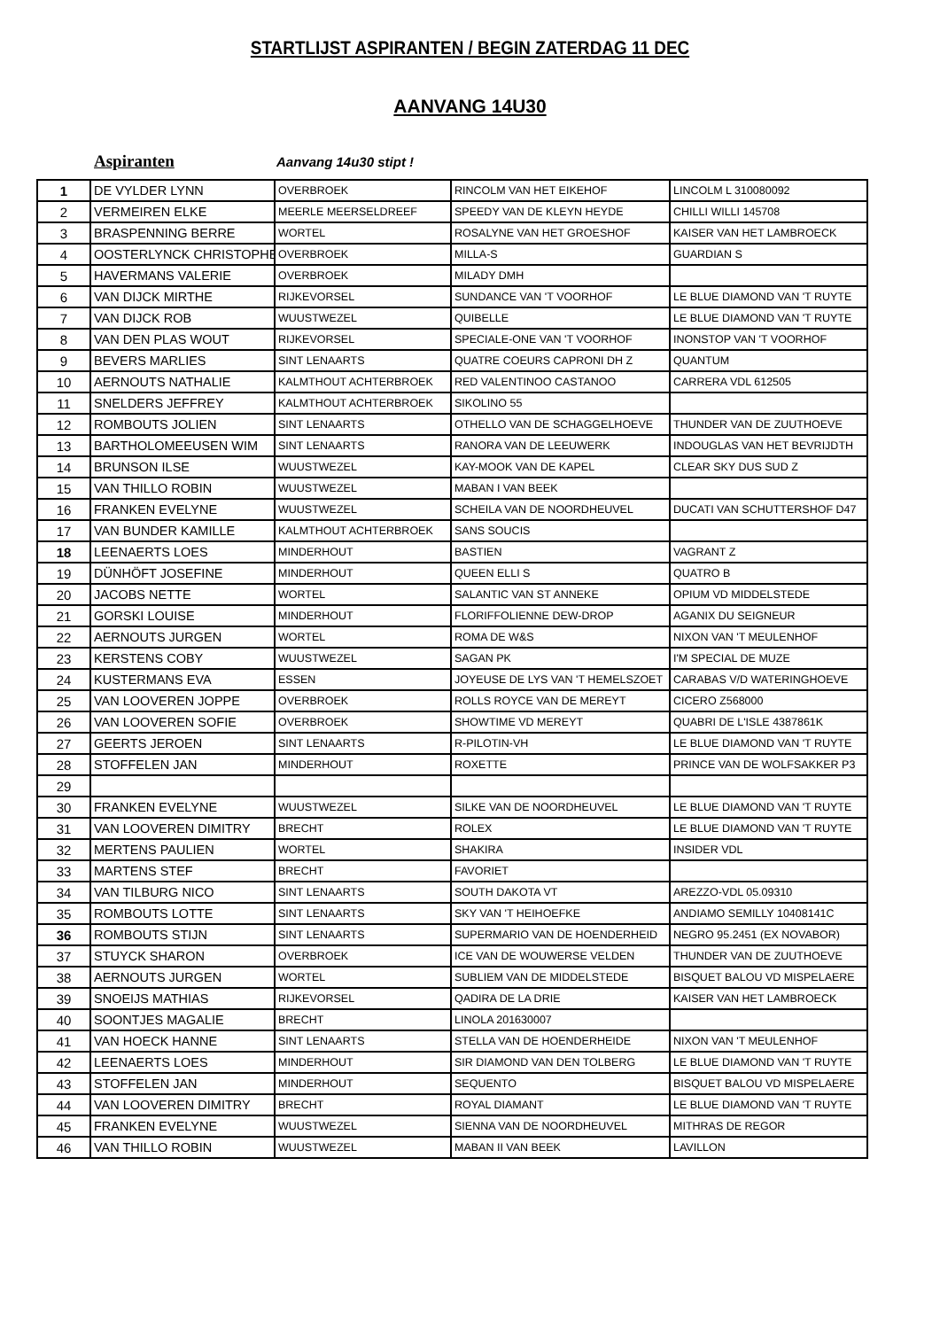STARTLIJST ASPIRANTEN / BEGIN ZATERDAG 11 DEC
AANVANG 14U30
Aspiranten Aanvang 14u30 stipt !
| 1 | DE VYLDER LYNN | OVERBROEK | RINCOLM VAN HET EIKEHOF | LINCOLM L 310080092 |
| 2 | VERMEIREN ELKE | MEERLE MEERSELDREEF | SPEEDY VAN DE KLEYN HEYDE | CHILLI WILLI 145708 |
| 3 | BRASPENNING BERRE | WORTEL | ROSALYNE VAN HET GROESHOF | KAISER VAN HET LAMBROECK |
| 4 | OOSTERLYNCK CHRISTOPHE | OVERBROEK | MILLA-S | GUARDIAN S |
| 5 | HAVERMANS VALERIE | OVERBROEK | MILADY DMH | |
| 6 | VAN DIJCK MIRTHE | RIJKEVORSEL | SUNDANCE VAN 'T VOORHOF | LE BLUE DIAMOND VAN 'T RUYTE |
| 7 | VAN DIJCK ROB | WUUSTWEZEL | QUIBELLE | LE BLUE DIAMOND VAN 'T RUYTE |
| 8 | VAN DEN PLAS WOUT | RIJKEVORSEL | SPECIALE-ONE VAN 'T VOORHOF | INONSTOP VAN 'T VOORHOF |
| 9 | BEVERS MARLIES | SINT LENAARTS | QUATRE COEURS CAPRONI DH Z | QUANTUM |
| 10 | AERNOUTS NATHALIE | KALMTHOUT ACHTERBROEK | RED VALENTINOO CASTANOO | CARRERA VDL 612505 |
| 11 | SNELDERS JEFFREY | KALMTHOUT ACHTERBROEK | SIKOLINO 55 | |
| 12 | ROMBOUTS JOLIEN | SINT LENAARTS | OTHELLO VAN DE SCHAGGELHOEVE | THUNDER VAN DE ZUUTHOEVE |
| 13 | BARTHOLOMEEUSEN WIM | SINT LENAARTS | RANORA VAN DE LEEUWERK | INDOUGLAS VAN HET BEVRIJDTH |
| 14 | BRUNSON ILSE | WUUSTWEZEL | KAY-MOOK VAN DE KAPEL | CLEAR SKY DUS SUD Z |
| 15 | VAN THILLO ROBIN | WUUSTWEZEL | MABAN I VAN BEEK | |
| 16 | FRANKEN EVELYNE | WUUSTWEZEL | SCHEILA VAN DE NOORDHEUVEL | DUCATI VAN SCHUTTERSHOF D47 |
| 17 | VAN BUNDER KAMILLE | KALMTHOUT ACHTERBROEK | SANS SOUCIS | |
| 18 | LEENAERTS LOES | MINDERHOUT | BASTIEN | VAGRANT Z |
| 19 | DÜNHÖFT JOSEFINE | MINDERHOUT | QUEEN ELLI S | QUATRO B |
| 20 | JACOBS NETTE | WORTEL | SALANTIC VAN ST ANNEKE | OPIUM VD MIDDELSTEDE |
| 21 | GORSKI LOUISE | MINDERHOUT | FLORIFFOLIENNE DEW-DROP | AGANIX DU SEIGNEUR |
| 22 | AERNOUTS JURGEN | WORTEL | ROMA DE W&S | NIXON VAN 'T MEULENHOF |
| 23 | KERSTENS COBY | WUUSTWEZEL | SAGAN PK | I'M SPECIAL DE MUZE |
| 24 | KUSTERMANS EVA | ESSEN | JOYEUSE DE LYS VAN 'T HEMELSZOET | CARABAS V/D WATERINGHOEVE |
| 25 | VAN LOOVEREN JOPPE | OVERBROEK | ROLLS ROYCE VAN DE MEREYT | CICERO Z568000 |
| 26 | VAN LOOVEREN SOFIE | OVERBROEK | SHOWTIME VD MEREYT | QUABRI DE L'ISLE 4387861K |
| 27 | GEERTS JEROEN | SINT LENAARTS | R-PILOTIN-VH | LE BLUE DIAMOND VAN 'T RUYTE |
| 28 | STOFFELEN JAN | MINDERHOUT | ROXETTE | PRINCE VAN DE WOLFSAKKER P3 |
| 29 | | | | |
| 30 | FRANKEN EVELYNE | WUUSTWEZEL | SILKE VAN DE NOORDHEUVEL | LE BLUE DIAMOND VAN 'T RUYTE |
| 31 | VAN LOOVEREN DIMITRY | BRECHT | ROLEX | LE BLUE DIAMOND VAN 'T RUYTE |
| 32 | MERTENS PAULIEN | WORTEL | SHAKIRA | INSIDER VDL |
| 33 | MARTENS STEF | BRECHT | FAVORIET | |
| 34 | VAN TILBURG NICO | SINT LENAARTS | SOUTH DAKOTA VT | AREZZO-VDL 05.09310 |
| 35 | ROMBOUTS LOTTE | SINT LENAARTS | SKY VAN 'T HEIHOEFKE | ANDIAMO SEMILLY 10408141C |
| 36 | ROMBOUTS STIJN | SINT LENAARTS | SUPERMARIO VAN DE HOENDERHEID | NEGRO 95.2451 (EX NOVABOR) |
| 37 | STUYCK SHARON | OVERBROEK | ICE VAN DE WOUWERSE VELDEN | THUNDER VAN DE ZUUTHOEVE |
| 38 | AERNOUTS JURGEN | WORTEL | SUBLIEM VAN DE MIDDELSTEDE | BISQUET BALOU VD MISPELAERE |
| 39 | SNOEIJS MATHIAS | RIJKEVORSEL | QADIRA DE LA DRIE | KAISER VAN HET LAMBROECK |
| 40 | SOONTJES MAGALIE | BRECHT | LINOLA 201630007 | |
| 41 | VAN HOECK HANNE | SINT LENAARTS | STELLA VAN DE HOENDERHEIDE | NIXON VAN 'T MEULENHOF |
| 42 | LEENAERTS LOES | MINDERHOUT | SIR DIAMOND VAN DEN TOLBERG | LE BLUE DIAMOND VAN 'T RUYTE |
| 43 | STOFFELEN JAN | MINDERHOUT | SEQUENTO | BISQUET BALOU VD MISPELAERE |
| 44 | VAN LOOVEREN DIMITRY | BRECHT | ROYAL DIAMANT | LE BLUE DIAMOND VAN 'T RUYTE |
| 45 | FRANKEN EVELYNE | WUUSTWEZEL | SIENNA VAN DE NOORDHEUVEL | MITHRAS DE REGOR |
| 46 | VAN THILLO ROBIN | WUUSTWEZEL | MABAN II VAN BEEK | LAVILLON |